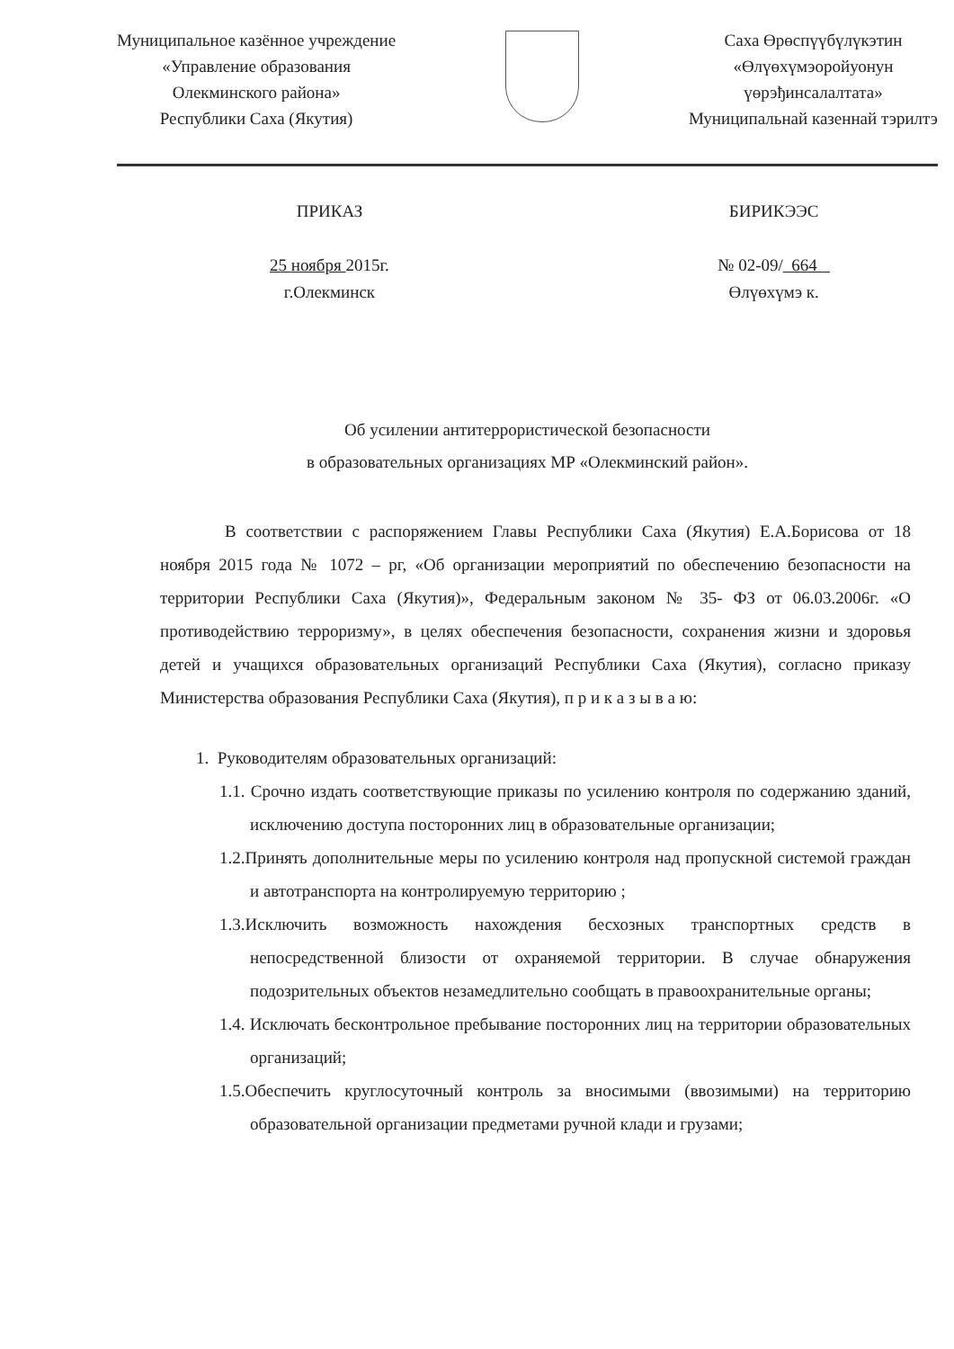Муниципальное казённое учреждение
«Управление образования
Олекминского района»
Республики Саха (Якутия)
Саха Өрөспүүбүлүкэтин
«Өлүөхүмэоройуонун
үөрэђинсалалтата»
Муниципальнай казеннай тэрилтэ
ПРИКАЗ
25 ноября 2015г.
г.Олекминск
БИРИКЭЭС
№ 02-09/ 664
Өлүөхүмэ к.
Об усилении антитеррористической безопасности
в образовательных организациях МР «Олекминский район».
В соответствии с распоряжением Главы Республики Саха (Якутия) Е.А.Борисова от 18 ноября 2015 года № 1072 – рг, «Об организации мероприятий по обеспечению безопасности на территории Республики Саха (Якутия)», Федеральным законом № 35- ФЗ от 06.03.2006г. «О противодействию терроризму», в целях обеспечения безопасности, сохранения жизни и здоровья детей и учащихся образовательных организаций Республики Саха (Якутия), согласно приказу Министерства образования Республики Саха (Якутия), п р и к а з ы в а ю:
1. Руководителям образовательных организаций:
1.1. Срочно издать соответствующие приказы по усилению контроля по содержанию зданий, исключению доступа посторонних лиц в образовательные организации;
1.2.Принять дополнительные меры по усилению контроля над пропускной системой граждан и автотранспорта на контролируемую территорию ;
1.3.Исключить возможность нахождения бесхозных транспортных средств в непосредственной близости от охраняемой территории. В случае обнаружения подозрительных объектов незамедлительно сообщать в правоохранительные органы;
1.4. Исключать бесконтрольное пребывание посторонних лиц на территории образовательных организаций;
1.5.Обеспечить круглосуточный контроль за вносимыми (ввозимыми) на территорию образовательной организации предметами ручной клади и грузами;